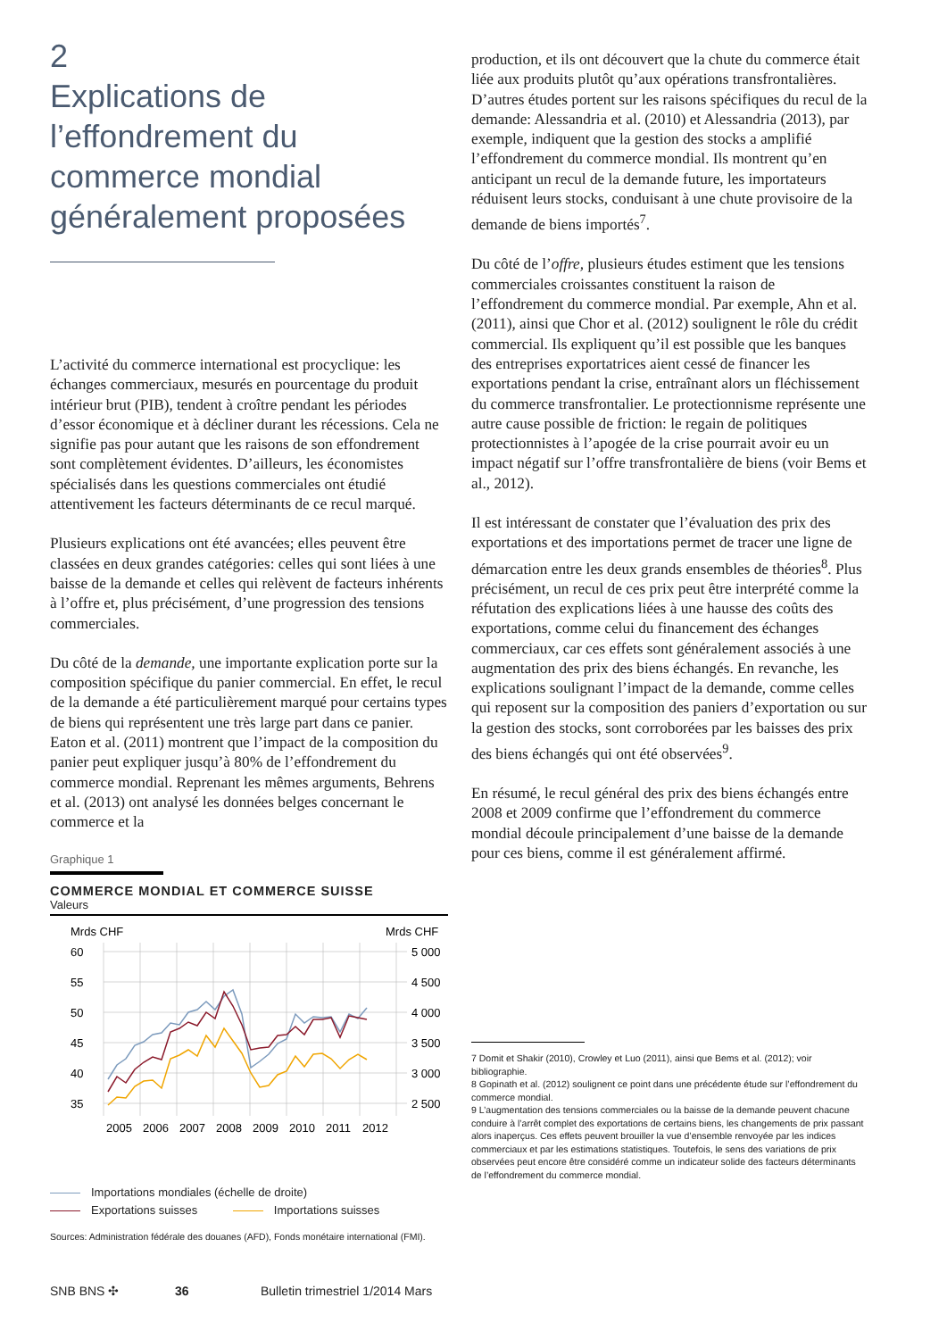2
Explications de l’effondrement du commerce mondial généralement proposées
L’activité du commerce international est procyclique: les échanges commerciaux, mesurés en pourcentage du produit intérieur brut (PIB), tendent à croître pendant les périodes d’essor économique et à décliner durant les récessions. Cela ne signifie pas pour autant que les raisons de son effondrement sont complètement évidentes. D’ailleurs, les économistes spécialisés dans les questions commerciales ont étudié attentivement les facteurs déterminants de ce recul marqué.
Plusieurs explications ont été avancées; elles peuvent être classées en deux grandes catégories: celles qui sont liées à une baisse de la demande et celles qui relèvent de facteurs inhérents à l’offre et, plus précisément, d’une progression des tensions commerciales.
Du côté de la demande, une importante explication porte sur la composition spécifique du panier commercial. En effet, le recul de la demande a été particulièrement marqué pour certains types de biens qui représentent une très large part dans ce panier. Eaton et al. (2011) montrent que l’impact de la composition du panier peut expliquer jusqu’à 80% de l’effondrement du commerce mondial. Reprenant les mêmes arguments, Behrens et al. (2013) ont analysé les données belges concernant le commerce et la
Graphique 1
COMMERCE MONDIAL ET COMMERCE SUISSE
Valeurs
Mrds CHF
Mrds CHF
60
55
50
45
40
35
5 000
4 500
4 000
3 500
3 000
2 500
2005
2006
2007
2008
2009
2010
2011
2012
Importations mondiales (échelle de droite)
Exportations suisses Importations suisses
Sources: Administration fédérale des douanes (AFD), Fonds monétaire international (FMI).
production, et ils ont découvert que la chute du commerce était liée aux produits plutôt qu’aux opérations transfrontalières. D’autres études portent sur les raisons spécifiques du recul de la demande: Alessandria et al. (2010) et Alessandria (2013), par exemple, indiquent que la gestion des stocks a amplifié l’effondrement du commerce mondial. Ils montrent qu’en anticipant un recul de la demande future, les importateurs réduisent leurs stocks, conduisant à une chute provisoire de la demande de biens importés<sup>7</sup>.
Du côté de l’offre, plusieurs études estiment que les tensions commerciales croissantes constituent la raison de l’effondrement du commerce mondial. Par exemple, Ahn et al. (2011), ainsi que Chor et al. (2012) soulignent le rôle du crédit commercial. Ils expliquent qu’il est possible que les banques des entreprises exportatrices aient cessé de financer les exportations pendant la crise, entraînant alors un fléchissement du commerce transfrontalier. Le protectionnisme représente une autre cause possible de friction: le regain de politiques protectionnistes à l’apogée de la crise pourrait avoir eu un impact négatif sur l’offre transfrontalière de biens (voir Bems et al., 2012).
Il est intéressant de constater que l’évaluation des prix des exportations et des importations permet de tracer une ligne de démarcation entre les deux grands ensembles de théories<sup>8</sup>. Plus précisément, un recul de ces prix peut être interprété comme la réfutation des explications liées à une hausse des coûts des exportations, comme celui du financement des échanges commerciaux, car ces effets sont généralement associés à une augmentation des prix des biens échangés. En revanche, les explications soulignant l’impact de la demande, comme celles qui reposent sur la composition des paniers d’exportation ou sur la gestion des stocks, sont corroborées par les baisses des prix des biens échangés qui ont été observées<sup>9</sup>.
En résumé, le recul général des prix des biens échangés entre 2008 et 2009 confirme que l’effondrement du commerce mondial découle principalement d’une baisse de la demande pour ces biens, comme il est généralement affirmé.
7 Domit et Shakir (2010), Crowley et Luo (2011), ainsi que Bems et al. (2012); voir bibliographie.
8 Gopinath et al. (2012) soulignent ce point dans une précédente étude sur l’effondrement du commerce mondial.
9 L’augmentation des tensions commerciales ou la baisse de la demande peuvent chacune conduire à l’arrêt complet des exportations de certains biens, les changements de prix passant alors inaperçus. Ces effets peuvent brouiller la vue d’ensemble renvoyée par les indices commerciaux et par les estimations statistiques. Toutefois, le sens des variations de prix observées peut encore être considéré comme un indicateur solide des facteurs déterminants de l’effondrement du commerce mondial.
SNB BNS ✣ 36 Bulletin trimestriel 1/2014 Mars